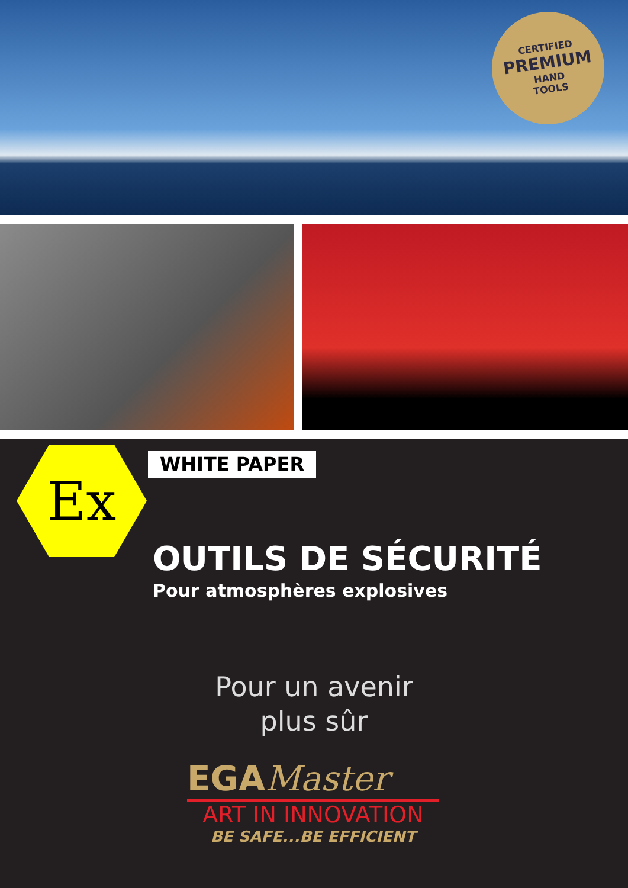CERTIFIED
PREMIUM
HAND
TOOLS
Ex WHITE PAPER
OUTILS DE SÉCURITÉ
Pour atmosphères explosives
Pour un avenir
plus sûr
EGAMaster
ART IN INNOVATION
BE SAFE...BE EFFICIENT